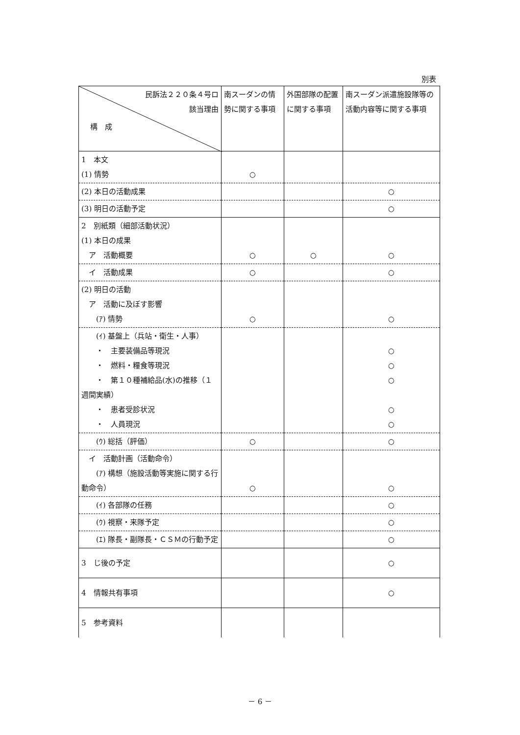別表
| 民訴法２２０条４号ロ 該当理由 構 成 | 南スーダンの情勢に関する事項 | 外国部隊の配置に関する事項 | 南スーダン派遣施設隊等の活動内容等に関する事項 |
| --- | --- | --- | --- |
| 1 本文 (1) 情勢 | ○ | | |
| (2) 本日の活動成果 | | | ○ |
| (3) 明日の活動予定 | | | ○ |
| 2 別紙類（細部活動状況） (1) 本日の成果 ア 活動概要 | ○ | ○ | ○ |
| イ 活動成果 | ○ | | ○ |
| (2) 明日の活動 ア 活動に及ぼす影響 (ｱ) 情勢 | ○ | | ○ |
| (ｲ) 基盤上（兵站・衛生・人事） ・ 主要装備品等現況 ・ 燃料・糧食等現況 ・ 第１０種補給品(水)の推移（１週間実績） ・ 患者受診状況 ・ 人員現況 | | | ○ ○ ○ ○ ○ |
| (ｳ) 総括（評価） | ○ | | ○ |
| イ 活動計画（活動命令） (ｱ) 構想（施設活動等実施に関する行動命令） | ○ | | ○ |
| (ｲ) 各部隊の任務 | | | ○ |
| (ｳ) 視察・来隊予定 | | | ○ |
| (ｴ) 隊長・副隊長・ＣＳＭの行動予定 | | | ○ |
| 3 じ後の予定 | | | ○ |
| 4 情報共有事項 | | | ○ |
| 5 参考資料 | | | |
－ 6 －